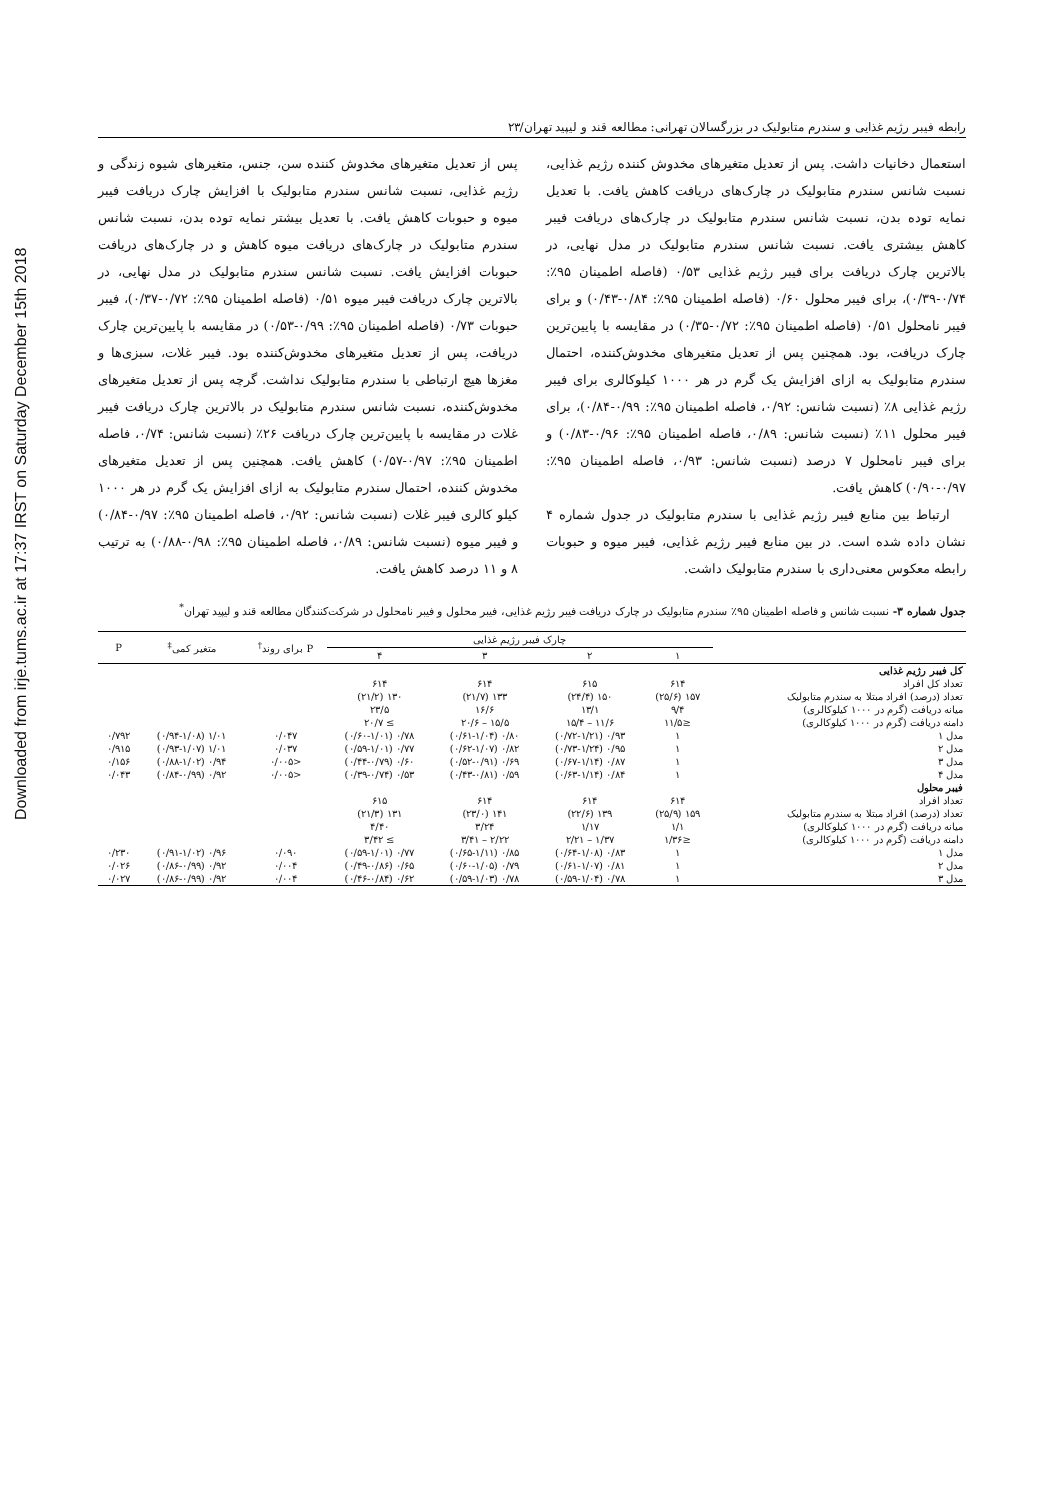Downloaded from irje.tums.ac.ir at 17:37 IRST on Saturday December 15th 2018
رابطه فیبر رژیم غذایی و سندرم متابولیک در بزرگسالان تهرانی: مطالعه قند و لیپید تهران/۲۳
استعمال دخانیات داشت. پس از تعدیل متغیرهای مخدوش کننده رژیم غذایی، نسبت شانس سندرم متابولیک در چارک‌های دریافت کاهش یافت. با تعدیل نمایه توده بدن، نسبت شانس سندرم متابولیک در چارک‌های دریافت فیبر کاهش بیشتری یافت. نسبت شانس سندرم متابولیک در مدل نهایی، در بالاترین چارک دریافت برای فیبر رژیم غذایی ۰/۵۳ (فاصله اطمینان ۹۵٪: ۰/۷۴-۰/۳۹)، برای فیبر محلول ۰/۶۰ (فاصله اطمینان ۹۵٪: ۰/۸۴-۰/۴۳) و برای فیبر نامحلول ۰/۵۱ (فاصله اطمینان ۹۵٪: ۰/۷۲-۰/۳۵) در مقایسه با پایین‌ترین چارک دریافت، بود. همچنین پس از تعدیل متغیرهای مخدوش‌کننده، احتمال سندرم متابولیک به ازای افزایش یک گرم در هر ۱۰۰۰ کیلوکالری برای فیبر رژیم غذایی ۸٪ (نسبت شانس: ۰/۹۲، فاصله اطمینان ۹۵٪: ۰/۹۹-۰/۸۴)، برای فیبر محلول ۱۱٪ (نسبت شانس: ۰/۸۹، فاصله اطمینان ۹۵٪: ۰/۹۶-۰/۸۳) و برای فیبر نامحلول ۷ درصد (نسبت شانس: ۰/۹۳، فاصله اطمینان ۹۵٪: ۰/۹۷-۰/۹۰) کاهش یافت.
ارتباط بین منابع فیبر رژیم غذایی با سندرم متابولیک در جدول شماره ۴ نشان داده شده است. در بین منابع فیبر رژیم غذایی، فیبر میوه و حبوبات رابطه معکوس معنی‌داری با سندرم متابولیک داشت.
پس از تعدیل متغیرهای مخدوش کننده سن، جنس، متغیرهای شیوه زندگی و رژیم غذایی، نسبت شانس سندرم متابولیک با افزایش چارک دریافت فیبر میوه و حبوبات کاهش یافت. با تعدیل بیشتر نمایه توده بدن، نسبت شانس سندرم متابولیک در چارک‌های دریافت میوه کاهش و در چارک‌های دریافت حبوبات افزایش یافت. نسبت شانس سندرم متابولیک در مدل نهایی، در بالاترین چارک دریافت فیبر میوه ۰/۵۱ (فاصله اطمینان ۹۵٪: ۰/۷۲-۰/۳۷)، فیبر حبوبات ۰/۷۳ (فاصله اطمینان ۹۵٪: ۰/۹۹-۰/۵۳) در مقایسه با پایین‌ترین چارک دریافت، پس از تعدیل متغیرهای مخدوش‌کننده بود. فیبر غلات، سبزی‌ها و مغزها هیچ ارتباطی با سندرم متابولیک نداشت. گرچه پس از تعدیل متغیرهای مخدوش‌کننده، نسبت شانس سندرم متابولیک در بالاترین چارک دریافت فیبر غلات در مقایسه با پایین‌ترین چارک دریافت ۲۶٪ (نسبت شانس: ۰/۷۴، فاصله اطمینان ۹۵٪: ۰/۹۷-۰/۵۷) کاهش یافت. همچنین پس از تعدیل متغیرهای مخدوش کننده، احتمال سندرم متابولیک به ازای افزایش یک گرم در هر ۱۰۰۰ کیلو کالری فیبر غلات (نسبت شانس: ۰/۹۲، فاصله اطمینان ۹۵٪: ۰/۹۷-۰/۸۴) و فیبر میوه (نسبت شانس: ۰/۸۹، فاصله اطمینان ۹۵٪: ۰/۹۸-۰/۸۸) به ترتیب ۸ و ۱۱ درصد کاهش یافت.
جدول شماره ۳- نسبت شانس و فاصله اطمینان ۹۵٪ سندرم متابولیک در چارک دریافت فیبر رژیم غذایی، فیبر محلول و فیبر نامحلول در شرکت‌کنندگان مطالعه قند و لیپید تهران<sup>*</sup>
| | چارک فیبر رژیم غذایی | | | | P برای روند<sup>†</sup> | متغیر کمی<sup>‡</sup> | P |
| --- | --- | --- | --- | --- | --- | --- | --- |
| | ۱ | ۲ | ۳ | ۴ | | | |
| کل فیبر رژیم غذایی | | | | | | | |
| تعداد کل افراد | ۶۱۴ | ۶۱۵ | ۶۱۴ | ۶۱۴ | | | |
| تعداد (درصد) افراد مبتلا به سندرم متابولیک | ۱۵۷ (۲۵/۶) | ۱۵۰ (۲۴/۴) | ۱۳۳ (۲۱/۷) | ۱۳۰ (۲۱/۲) | | | |
| میانه دریافت (گرم در ۱۰۰۰ کیلوکالری) | ۹/۴ | ۱۳/۱ | ۱۶/۶ | ۲۳/۵ | | | |
| دامنه دریافت (گرم در ۱۰۰۰ کیلوکالری) | ≤۱۱/۵ | ۱۱/۶ – ۱۵/۴ | ۱۵/۵ – ۲۰/۶ | ≥ ۲۰/۷ | | | |
| مدل ۱ | ۱ | ۰/۹۳ (۰/۷۲-۱/۲۱) | ۰/۸۰ (۰/۶۱-۱/۰۴) | ۰/۷۸ (۰/۶۰-۱/۰۱) | ۰/۰۴۷ | ۱/۰۱ (۰/۹۴-۱/۰۸) | ۰/۷۹۲ |
| مدل ۲ | ۱ | ۰/۹۵ (۰/۷۳-۱/۲۴) | ۰/۸۲ (۰/۶۲-۱/۰۷) | ۰/۷۷ (۰/۵۹-۱/۰۱) | ۰/۰۳۷ | ۱/۰۱ (۰/۹۳-۱/۰۷) | ۰/۹۱۵ |
| مدل ۳ | ۱ | ۰/۸۷ (۰/۶۷-۱/۱۴) | ۰/۶۹ (۰/۵۲-۰/۹۱) | ۰/۶۰ (۰/۴۴-۰/۷۹) | <۰/۰۰۵ | ۰/۹۴ (۰/۸۸-۱/۰۲) | ۰/۱۵۶ |
| مدل ۴ | ۱ | ۰/۸۴ (۰/۶۳-۱/۱۴) | ۰/۵۹ (۰/۴۳-۰/۸۱) | ۰/۵۳ (۰/۳۹-۰/۷۴) | <۰/۰۰۵ | ۰/۹۲ (۰/۸۴-۰/۹۹) | ۰/۰۴۳ |
| فیبر محلول | | | | | | | |
| تعداد افراد | ۶۱۴ | ۶۱۴ | ۶۱۴ | ۶۱۵ | | | |
| تعداد (درصد) افراد مبتلا به سندرم متابولیک | ۱۵۹ (۲۵/۹) | ۱۳۹ (۲۲/۶) | ۱۴۱ (۲۳/۰) | ۱۳۱ (۲۱/۳) | | | |
| میانه دریافت (گرم در ۱۰۰۰ کیلوکالری) | ۱/۱ | ۱/۱۷ | ۳/۲۴ | ۴/۴۰ | | | |
| دامنه دریافت (گرم در ۱۰۰۰ کیلوکالری) | ≤۱/۳۶ | ۱/۳۷ – ۲/۲۱ | ۲/۲۲ – ۳/۴۱ | ≥ ۳/۴۲ | | | |
| مدل ۱ | ۱ | ۰/۸۳ (۰/۶۴-۱/۰۸) | ۰/۸۵ (۰/۶۵-۱/۱۱) | ۰/۷۷ (۰/۵۹-۱/۰۱) | ۰/۰۹۰ | ۰/۹۶ (۰/۹۱-۱/۰۲) | ۰/۲۳۰ |
| مدل ۲ | ۱ | ۰/۸۱ (۰/۶۱-۱/۰۷) | ۰/۷۹ (۰/۶۰-۱/۰۵) | ۰/۶۵ (۰/۴۹-۰/۸۶) | ۰/۰۰۴ | ۰/۹۲ (۰/۸۶-۰/۹۹) | ۰/۰۲۶ |
| مدل ۳ | ۱ | ۰/۷۸ (۰/۵۹-۱/۰۴) | ۰/۷۸ (۰/۵۹-۱/۰۳) | ۰/۶۲ (۰/۴۶-۰/۸۴) | ۰/۰۰۴ | ۰/۹۲ (۰/۸۶-۰/۹۹) | ۰/۰۲۷ |